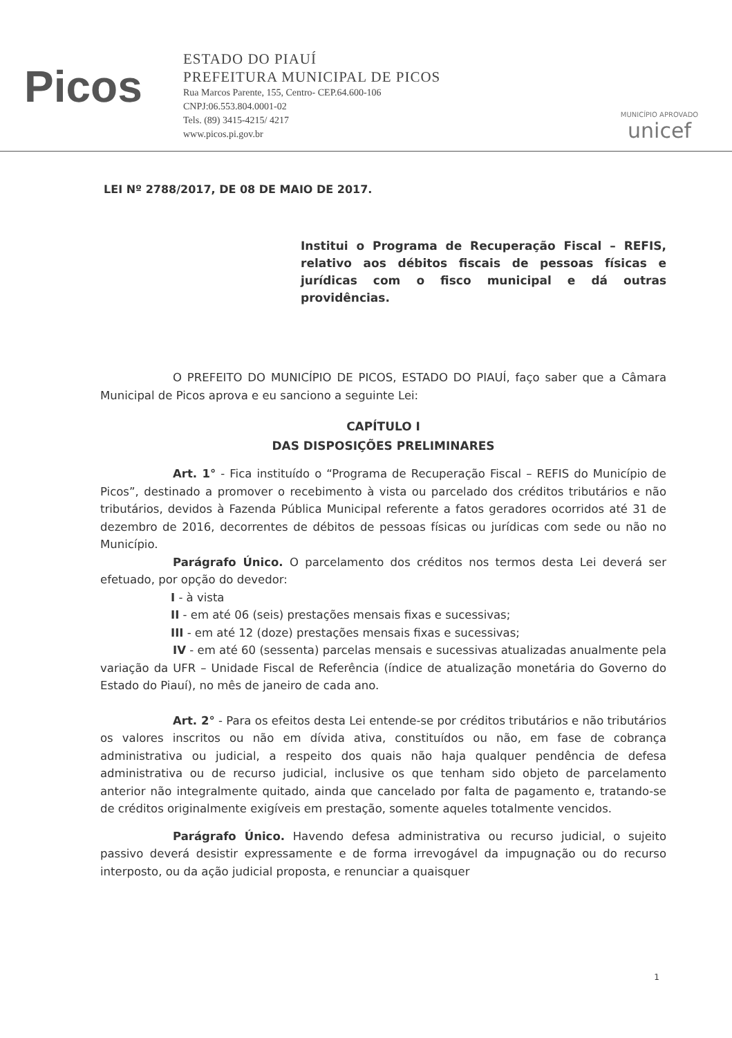Picos
ESTADO DO PIAUÍ
PREFEITURA MUNICIPAL DE PICOS
Rua Marcos Parente, 155, Centro- CEP.64.600-106
CNPJ:06.553.804.0001-02
Tels. (89) 3415-4215/ 4217
www.picos.pi.gov.br
MUNICÍPIO APROVADO
unicef
LEI Nº 2788/2017, DE 08 DE MAIO DE 2017.
Institui o Programa de Recuperação Fiscal – REFIS, relativo aos débitos fiscais de pessoas físicas e jurídicas com o fisco municipal e dá outras providências.
O PREFEITO DO MUNICÍPIO DE PICOS, ESTADO DO PIAUÍ, faço saber que a Câmara Municipal de Picos aprova e eu sanciono a seguinte Lei:
CAPÍTULO I
DAS DISPOSIÇÕES PRELIMINARES
Art. 1° - Fica instituído o “Programa de Recuperação Fiscal – REFIS do Município de Picos”, destinado a promover o recebimento à vista ou parcelado dos créditos tributários e não tributários, devidos à Fazenda Pública Municipal referente a fatos geradores ocorridos até 31 de dezembro de 2016, decorrentes de débitos de pessoas físicas ou jurídicas com sede ou não no Município.
Parágrafo Único. O parcelamento dos créditos nos termos desta Lei deverá ser efetuado, por opção do devedor:
I - à vista
II - em até 06 (seis) prestações mensais fixas e sucessivas;
III - em até 12 (doze) prestações mensais fixas e sucessivas;
IV - em até 60 (sessenta) parcelas mensais e sucessivas atualizadas anualmente pela variação da UFR – Unidade Fiscal de Referência (índice de atualização monetária do Governo do Estado do Piauí), no mês de janeiro de cada ano.
Art. 2° - Para os efeitos desta Lei entende-se por créditos tributários e não tributários os valores inscritos ou não em dívida ativa, constituídos ou não, em fase de cobrança administrativa ou judicial, a respeito dos quais não haja qualquer pendência de defesa administrativa ou de recurso judicial, inclusive os que tenham sido objeto de parcelamento anterior não integralmente quitado, ainda que cancelado por falta de pagamento e, tratando-se de créditos originalmente exigíveis em prestação, somente aqueles totalmente vencidos.
Parágrafo Único. Havendo defesa administrativa ou recurso judicial, o sujeito passivo deverá desistir expressamente e de forma irrevogável da impugnação ou do recurso interposto, ou da ação judicial proposta, e renunciar a quaisquer
1